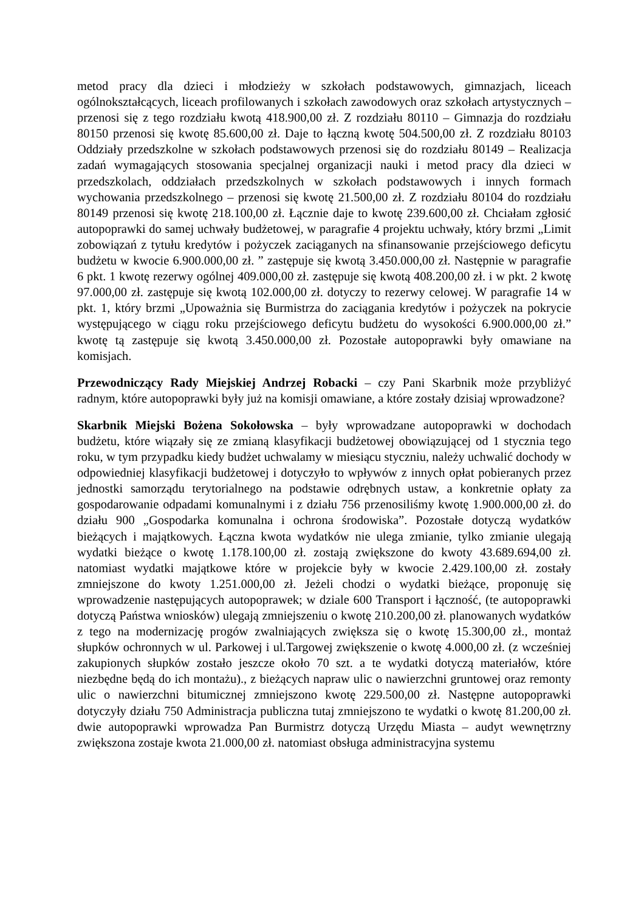metod pracy dla dzieci i młodzieży w szkołach podstawowych, gimnazjach, liceach ogólnokształcących, liceach profilowanych i szkołach zawodowych oraz szkołach artystycznych – przenosi się z tego rozdziału kwotą 418.900,00 zł. Z rozdziału 80110 – Gimnazja do rozdziału 80150 przenosi się kwotę 85.600,00 zł. Daje to łączną kwotę 504.500,00 zł. Z rozdziału 80103 Oddziały przedszkolne w szkołach podstawowych przenosi się do rozdziału 80149 – Realizacja zadań wymagających stosowania specjalnej organizacji nauki i metod pracy dla dzieci w przedszkolach, oddziałach przedszkolnych w szkołach podstawowych i innych formach wychowania przedszkolnego – przenosi się kwotę 21.500,00 zł. Z rozdziału 80104 do rozdziału 80149 przenosi się kwotę 218.100,00 zł. Łącznie daje to kwotę 239.600,00 zł. Chciałam zgłosić autopoprawki do samej uchwały budżetowej, w paragrafie 4 projektu uchwały, który brzmi „Limit zobowiązań z tytułu kredytów i pożyczek zaciąganych na sfinansowanie przejściowego deficytu budżetu w kwocie 6.900.000,00 zł. ” zastępuje się kwotą 3.450.000,00 zł. Następnie w paragrafie 6 pkt. 1 kwotę rezerwy ogólnej 409.000,00 zł. zastępuje się kwotą 408.200,00 zł. i w pkt. 2 kwotę 97.000,00 zł. zastępuje się kwotą 102.000,00 zł. dotyczy to rezerwy celowej. W paragrafie 14 w pkt. 1, który brzmi „Upoważnia się Burmistrza do zaciągania kredytów i pożyczek na pokrycie występującego w ciągu roku przejściowego deficytu budżetu do wysokości 6.900.000,00 zł.” kwotę tą zastępuje się kwotą 3.450.000,00 zł. Pozostałe autopoprawki były omawiane na komisjach.
Przewodniczący Rady Miejskiej Andrzej Robacki – czy Pani Skarbnik może przybliżyć radnym, które autopoprawki były już na komisji omawiane, a które zostały dzisiaj wprowadzone?
Skarbnik Miejski Bożena Sokołowska – były wprowadzane autopoprawki w dochodach budżetu, które wiązały się ze zmianą klasyfikacji budżetowej obowiązującej od 1 stycznia tego roku, w tym przypadku kiedy budżet uchwalamy w miesiącu styczniu, należy uchwalić dochody w odpowiedniej klasyfikacji budżetowej i dotyczyło to wpływów z innych opłat pobieranych przez jednostki samorządu terytorialnego na podstawie odrębnych ustaw, a konkretnie opłaty za gospodarowanie odpadami komunalnymi i z działu 756 przenosiliśmy kwotę 1.900.000,00 zł. do działu 900 „Gospodarka komunalna i ochrona środowiska”. Pozostałe dotyczą wydatków bieżących i majątkowych. Łączna kwota wydatków nie ulega zmianie, tylko zmianie ulegają wydatki bieżące o kwotę 1.178.100,00 zł. zostają zwiększone do kwoty 43.689.694,00 zł. natomiast wydatki majątkowe które w projekcie były w kwocie 2.429.100,00 zł. zostały zmniejszone do kwoty 1.251.000,00 zł. Jeżeli chodzi o wydatki bieżące, proponuję się wprowadzenie następujących autopoprawek; w dziale 600 Transport i łączność, (te autopoprawki dotyczą Państwa wniosków) ulegają zmniejszeniu o kwotę 210.200,00 zł. planowanych wydatków z tego na modernizację progów zwalniających zwiększa się o kwotę 15.300,00 zł., montaż słupków ochronnych w ul. Parkowej i ul.Targowej zwiększenie o kwotę 4.000,00 zł. (z wcześniej zakupionych słupków zostało jeszcze około 70 szt. a te wydatki dotyczą materiałów, które niezbędne będą do ich montażu)., z bieżących napraw ulic o nawierzchni gruntowej oraz remonty ulic o nawierzchni bitumicznej zmniejszono kwotę 229.500,00 zł. Następne autopoprawki dotyczyły działu 750 Administracja publiczna tutaj zmniejszono te wydatki o kwotę 81.200,00 zł. dwie autopoprawki wprowadza Pan Burmistrz dotyczą Urzędu Miasta – audyt wewnętrzny zwiększona zostaje kwota 21.000,00 zł. natomiast obsługa administracyjna systemu